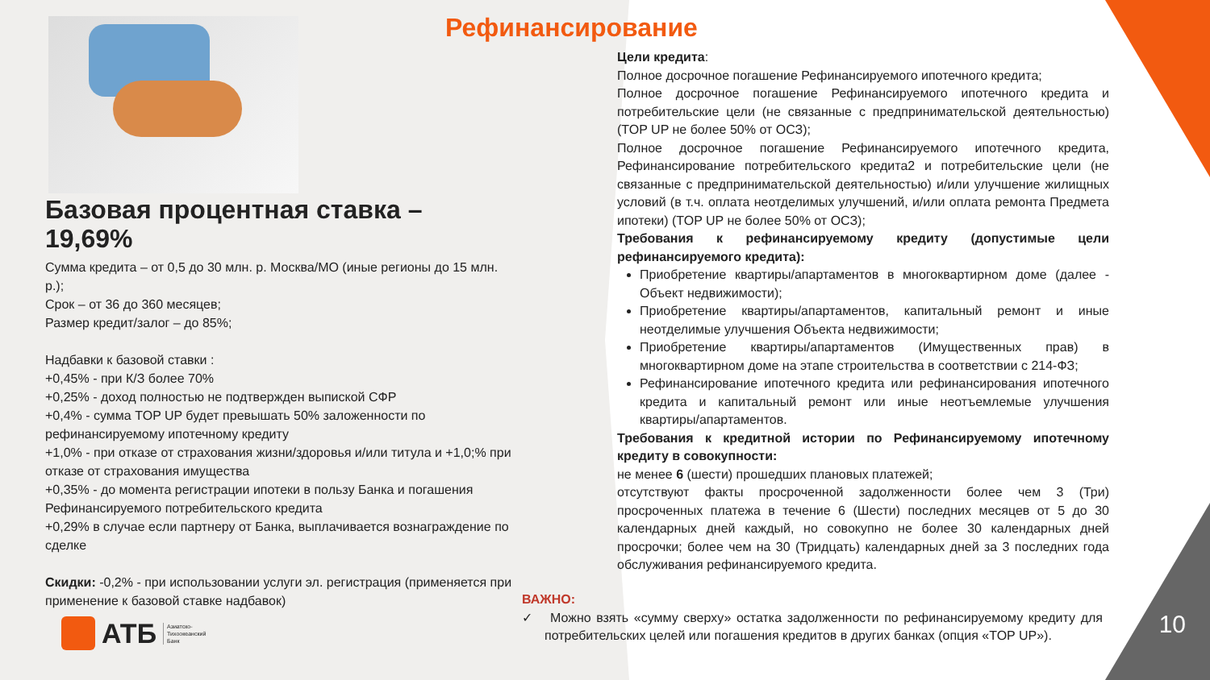Рефинансирование
Базовая процентная ставка – 19,69%
Сумма кредита – от 0,5 до 30 млн. р. Москва/МО (иные регионы до 15 млн. р.);
Срок – от 36 до 360 месяцев;
Размер кредит/залог – до 85%;
Надбавки к базовой ставки :
+0,45% - при К/З более 70%
+0,25% - доход полностью не подтвержден выпиской СФР
+0,4% - сумма TOP UP будет превышать 50% заложенности по рефинансируемому ипотечному кредиту
+1,0% - при отказе от страхования жизни/здоровья и/или титула и +1,0;% при отказе от страхования имущества
+0,35% - до момента регистрации ипотеки в пользу Банка и погашения Рефинансируемого потребительского кредита
+0,29% в случае если партнеру от Банка, выплачивается вознаграждение по сделке
Скидки: -0,2% - при использовании услуги эл. регистрация (применяется при применение к базовой ставке надбавок)
АТБ Азиатско-
Тихоокеанский
Банк
Цели кредита:
Полное досрочное погашение Рефинансируемого ипотечного кредита;
Полное досрочное погашение Рефинансируемого ипотечного кредита и потребительские цели (не связанные с предпринимательской деятельностью) (TOP UP не более 50% от ОСЗ);
Полное досрочное погашение Рефинансируемого ипотечного кредита, Рефинансирование потребительского кредита2 и потребительские цели (не связанные с предпринимательской деятельностью) и/или улучшение жилищных условий (в т.ч. оплата неотделимых улучшений, и/или оплата ремонта Предмета ипотеки) (TOP UP не более 50% от ОСЗ);
Требования к рефинансируемому кредиту (допустимые цели рефинансируемого кредита):
Приобретение квартиры/апартаментов в многоквартирном доме (далее - Объект недвижимости);
Приобретение квартиры/апартаментов, капитальный ремонт и иные неотделимые улучшения Объекта недвижимости;
Приобретение квартиры/апартаментов (Имущественных прав) в многоквартирном доме на этапе строительства в соответствии с 214-ФЗ;
Рефинансирование ипотечного кредита или рефинансирования ипотечного кредита и капитальный ремонт или иные неотъемлемые улучшения квартиры/апартаментов.
Требования к кредитной истории по Рефинансируемому ипотечному кредиту в совокупности:
не менее 6 (шести) прошедших плановых платежей;
отсутствуют факты просроченной задолженности более чем 3 (Три) просроченных платежа в течение 6 (Шести) последних месяцев от 5 до 30 календарных дней каждый, но совокупно не более 30 календарных дней просрочки; более чем на 30 (Тридцать) календарных дней за 3 последних года обслуживания рефинансируемого кредита.
ВАЖНО:
✓ Можно взять «сумму сверху» остатка задолженности по рефинансируемому кредиту для потребительских целей или погашения кредитов в других банках (опция «TOP UP»).
10